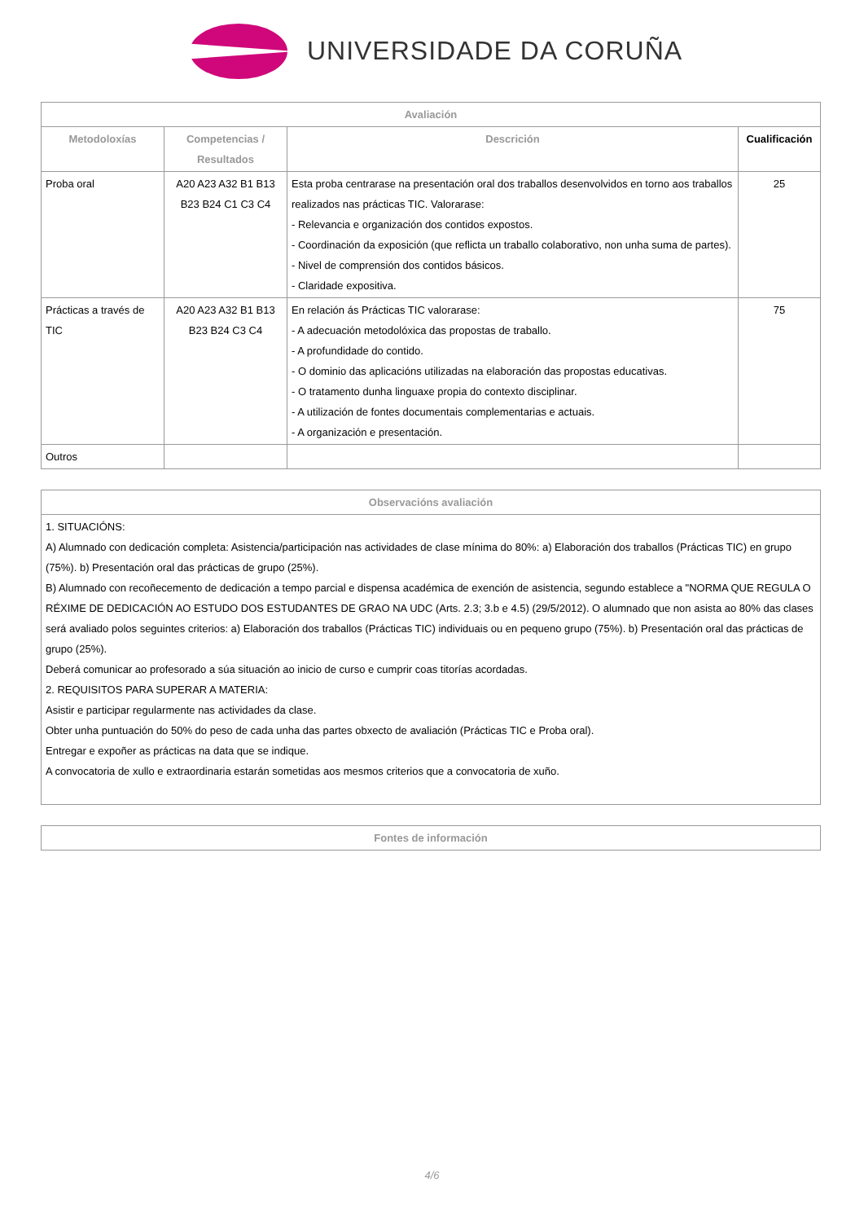UNIVERSIDADE DA CORUÑA
| Avaliación | | | |
| --- | --- | --- | --- |
| Metodoloxías | Competencias / Resultados | Descrición | Cualificación |
| Proba oral | A20 A23 A32 B1 B13 B23 B24 C1 C3 C4 | Esta proba centrarase na presentación oral dos traballos desenvolvidos en torno aos traballos realizados nas prácticas TIC. Valorarase: - Relevancia e organización dos contidos expostos. - Coordinación da exposición (que reflicta un traballo colaborativo, non unha suma de partes). - Nivel de comprensión dos contidos básicos. - Claridade expositiva. | 25 |
| Prácticas a través de TIC | A20 A23 A32 B1 B13 B23 B24 C3 C4 | En relación ás Prácticas TIC valorarase: - A adecuación metodolóxica das propostas de traballo. - A profundidade do contido. - O dominio das aplicacións utilizadas na elaboración das propostas educativas. - O tratamento dunha linguaxe propia do contexto disciplinar. - A utilización de fontes documentais complementarias e actuais. - A organización e presentación. | 75 |
| Outros | | | |
| Observacións avaliación |
| --- |
| 1. SITUACIÓNS: A) Alumnado con dedicación completa: Asistencia/participación nas actividades de clase mínima do 80%: a) Elaboración dos traballos (Prácticas TIC) en grupo (75%). b) Presentación oral das prácticas de grupo (25%). B) Alumnado con recoñecemento de dedicación a tempo parcial e dispensa académica de exención de asistencia, segundo establece a "NORMA QUE REGULA O RÉXIME DE DEDICACIÓN AO ESTUDO DOS ESTUDANTES DE GRAO NA UDC (Arts. 2.3; 3.b e 4.5) (29/5/2012). O alumnado que non asista ao 80% das clases será avaliado polos seguintes criterios: a) Elaboración dos traballos (Prácticas TIC) individuais ou en pequeno grupo (75%). b) Presentación oral das prácticas de grupo (25%). Deberá comunicar ao profesorado a súa situación ao inicio de curso e cumprir coas titorías acordadas. 2. REQUISITOS PARA SUPERAR A MATERIA: Asistir e participar regularmente nas actividades da clase. Obter unha puntuación do 50% do peso de cada unha das partes obxecto de avaliación (Prácticas TIC e Proba oral). Entregar e expoñer as prácticas na data que se indique. A convocatoria de xullo e extraordinaria estarán sometidas aos mesmos criterios que a convocatoria de xuño. |
| Fontes de información |
| --- |
4/6